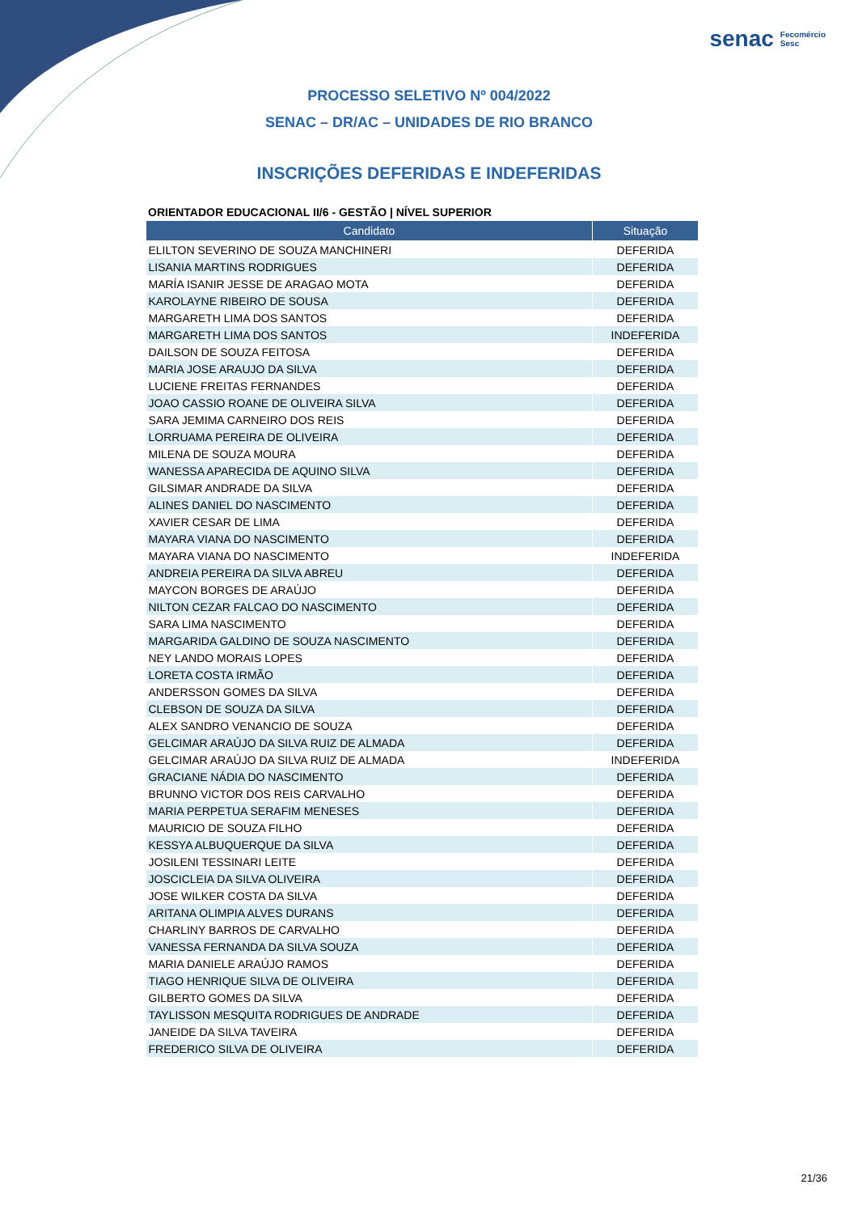senac Fecomércio
Sesc
PROCESSO SELETIVO Nº 004/2022
SENAC – DR/AC – UNIDADES DE RIO BRANCO
INSCRIÇÕES DEFERIDAS E INDEFERIDAS
ORIENTADOR EDUCACIONAL II/6 - GESTÃO | NÍVEL SUPERIOR
| Candidato | Situação |
| --- | --- |
| ELILTON SEVERINO DE SOUZA MANCHINERI | DEFERIDA |
| LISANIA MARTINS RODRIGUES | DEFERIDA |
| MARÍA ISANIR JESSE DE ARAGAO MOTA | DEFERIDA |
| KAROLAYNE RIBEIRO DE SOUSA | DEFERIDA |
| MARGARETH LIMA DOS SANTOS | DEFERIDA |
| MARGARETH LIMA DOS SANTOS | INDEFERIDA |
| DAILSON DE SOUZA FEITOSA | DEFERIDA |
| MARIA JOSE ARAUJO DA SILVA | DEFERIDA |
| LUCIENE FREITAS FERNANDES | DEFERIDA |
| JOAO CASSIO ROANE DE OLIVEIRA SILVA | DEFERIDA |
| SARA JEMIMA CARNEIRO DOS REIS | DEFERIDA |
| LORRUAMA PEREIRA DE OLIVEIRA | DEFERIDA |
| MILENA DE SOUZA MOURA | DEFERIDA |
| WANESSA APARECIDA DE AQUINO SILVA | DEFERIDA |
| GILSIMAR ANDRADE DA SILVA | DEFERIDA |
| ALINES DANIEL DO NASCIMENTO | DEFERIDA |
| XAVIER CESAR DE LIMA | DEFERIDA |
| MAYARA VIANA DO NASCIMENTO | DEFERIDA |
| MAYARA VIANA DO NASCIMENTO | INDEFERIDA |
| ANDREIA PEREIRA DA SILVA ABREU | DEFERIDA |
| MAYCON BORGES DE ARAÚJO | DEFERIDA |
| NILTON CEZAR FALCAO DO NASCIMENTO | DEFERIDA |
| SARA LIMA NASCIMENTO | DEFERIDA |
| MARGARIDA GALDINO DE SOUZA NASCIMENTO | DEFERIDA |
| NEY LANDO MORAIS LOPES | DEFERIDA |
| LORETA COSTA IRMÃO | DEFERIDA |
| ANDERSSON GOMES DA SILVA | DEFERIDA |
| CLEBSON DE SOUZA DA SILVA | DEFERIDA |
| ALEX SANDRO VENANCIO DE SOUZA | DEFERIDA |
| GELCIMAR ARAÚJO DA SILVA RUIZ DE ALMADA | DEFERIDA |
| GELCIMAR ARAÚJO DA SILVA RUIZ DE ALMADA | INDEFERIDA |
| GRACIANE NÁDIA DO NASCIMENTO | DEFERIDA |
| BRUNNO VICTOR DOS REIS CARVALHO | DEFERIDA |
| MARIA PERPETUA SERAFIM MENESES | DEFERIDA |
| MAURICIO DE SOUZA FILHO | DEFERIDA |
| KESSYA ALBUQUERQUE DA SILVA | DEFERIDA |
| JOSILENI TESSINARI LEITE | DEFERIDA |
| JOSCICLEIA DA SILVA OLIVEIRA | DEFERIDA |
| JOSE WILKER COSTA DA SILVA | DEFERIDA |
| ARITANA OLIMPIA ALVES DURANS | DEFERIDA |
| CHARLINY BARROS DE CARVALHO | DEFERIDA |
| VANESSA FERNANDA DA SILVA SOUZA | DEFERIDA |
| MARIA DANIELE ARAÚJO RAMOS | DEFERIDA |
| TIAGO HENRIQUE SILVA DE OLIVEIRA | DEFERIDA |
| GILBERTO GOMES DA SILVA | DEFERIDA |
| TAYLISSON MESQUITA RODRIGUES DE ANDRADE | DEFERIDA |
| JANEIDE DA SILVA TAVEIRA | DEFERIDA |
| FREDERICO SILVA DE OLIVEIRA | DEFERIDA |
21/36